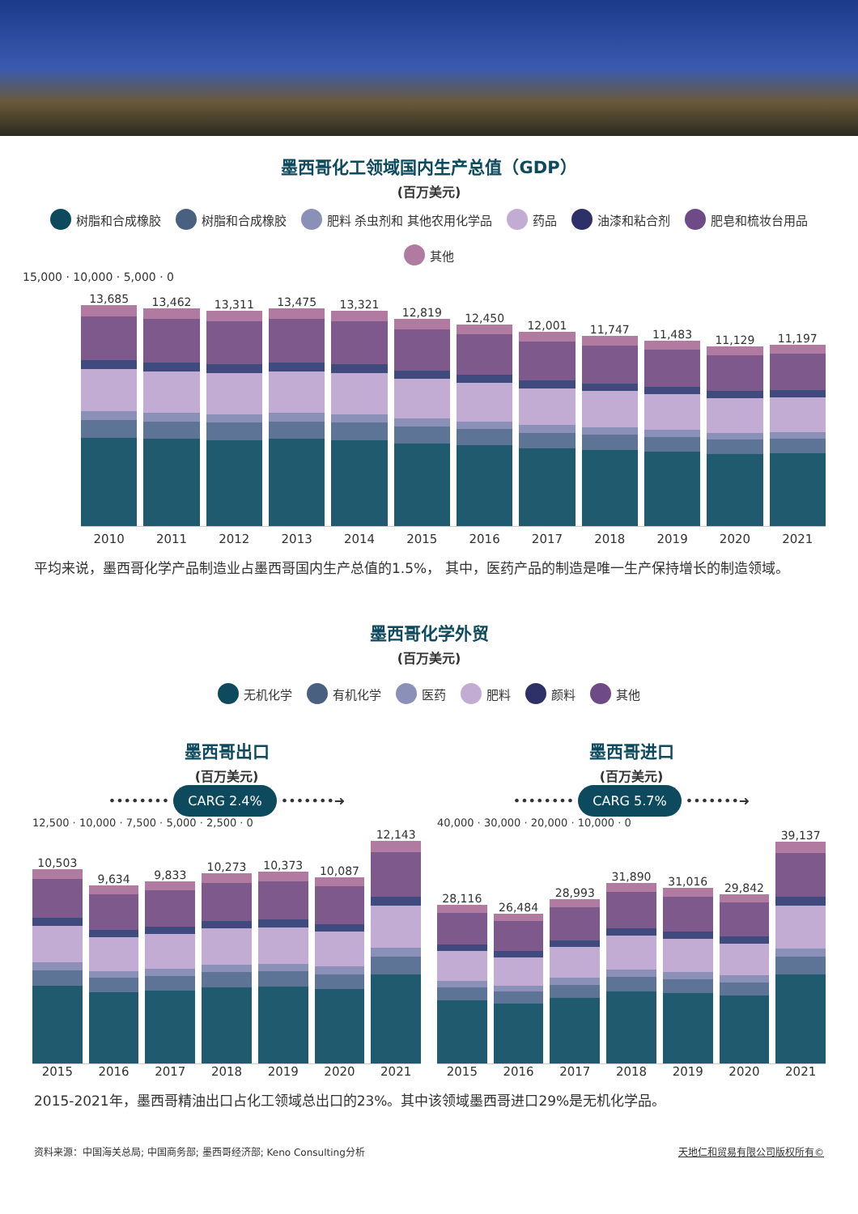墨西哥化工领域国内生产总值（GDP）
(百万美元)
树脂和合成橡胶 树脂和合成橡胶 肥料 杀虫剂和 其他农用化学品 药品 油漆和粘合剂 肥皂和梳妆台用品 其他
15,000 · 10,000 · 5,000 · 0
13,685
13,462
13,311
13,475
13,321
12,819
12,450
12,001
11,747
11,483
11,129
11,197
2010 2011 2012 2013 2014 2015 2016 2017 2018 2019 2020 2021
平均来说，墨西哥化学产品制造业占墨西哥国内生产总值的1.5%， 其中，医药产品的制造是唯一生产保持增长的制造领域。
墨西哥化学外贸
(百万美元)
无机化学 有机化学 医药 肥料 颜料 其他
墨西哥出口
(百万美元)
•••••••• CARG 2.4% •••••••➜
12,500 · 10,000 · 7,500 · 5,000 · 2,500 · 0
10,503
9,634
9,833
10,273
10,373
10,087
12,143
2015 2016 2017 2018 2019 2020 2021
墨西哥进口
(百万美元)
•••••••• CARG 5.7% •••••••➜
40,000 · 30,000 · 20,000 · 10,000 · 0
28,116
26,484
28,993
31,890
31,016
29,842
39,137
2015 2016 2017 2018 2019 2020 2021
2015-2021年，墨西哥精油出口占化工领域总出口的23%。其中该领域墨西哥进口29%是无机化学品。
资料来源：中国海关总局; 中国商务部; 墨西哥经济部; Keno Consulting分析 天地仁和贸易有限公司版权所有©